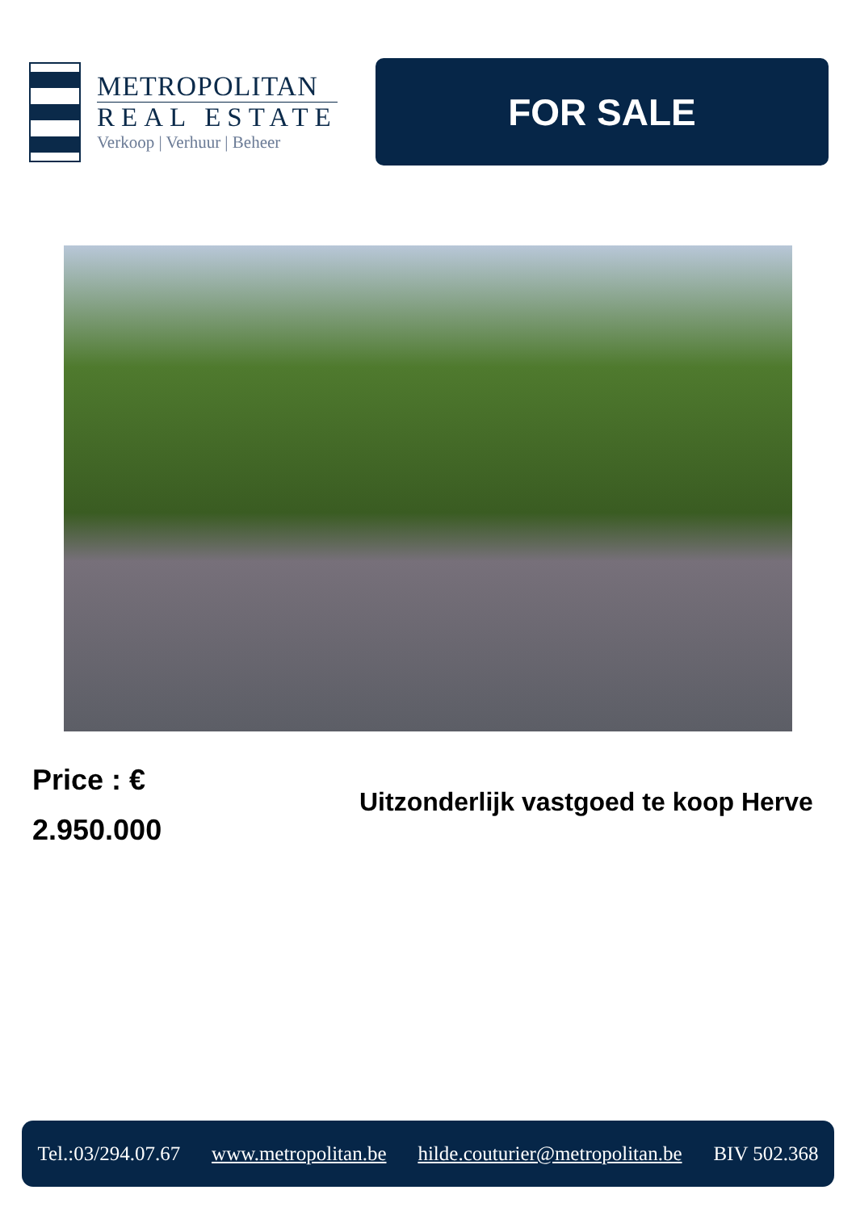METROPOLITAN
REAL ESTATE
Verkoop | Verhuur | Beheer
FOR SALE
Price : €
2.950.000
Uitzonderlijk vastgoed te koop Herve
Tel.:03/294.07.67 www.metropolitan.be hilde.couturier@metropolitan.be BIV 502.368